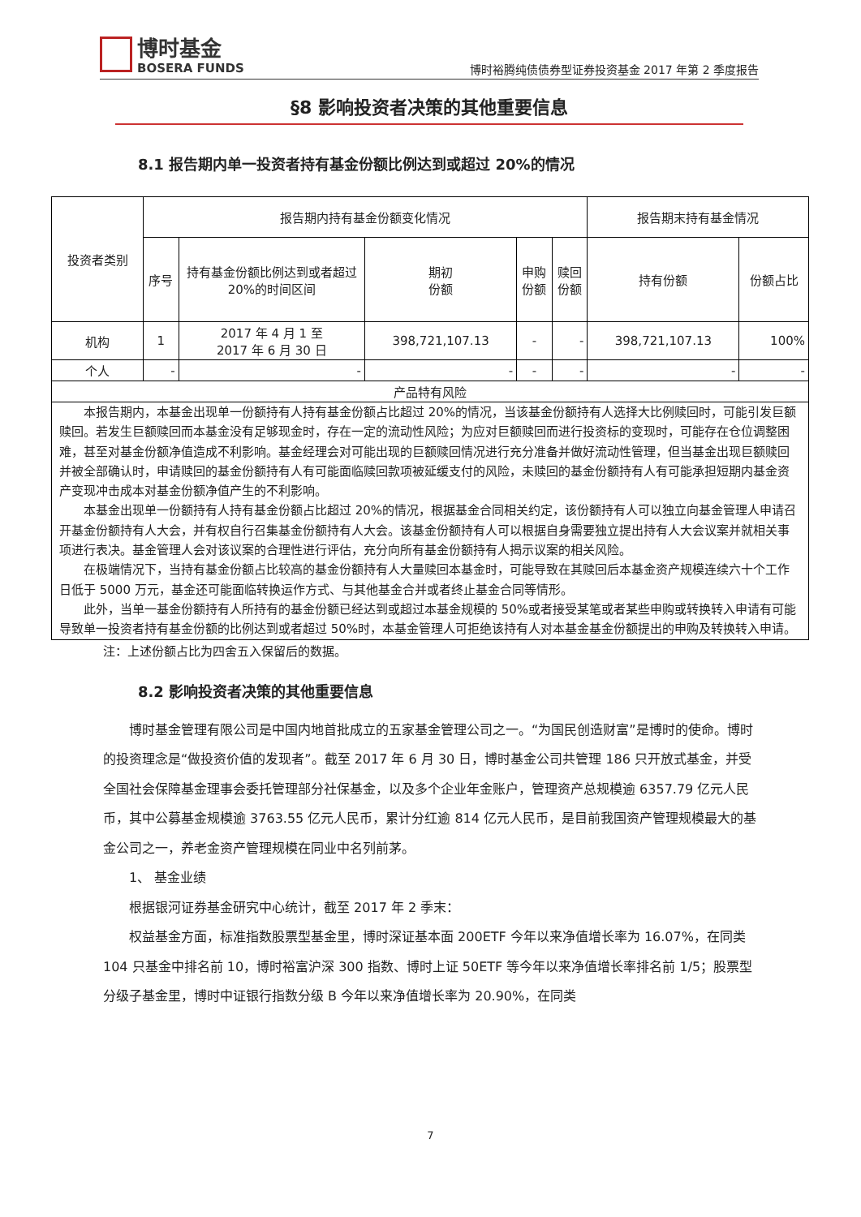博时基金 BOSERA FUNDS
博时裕腾纯债债券型证券投资基金 2017 年第 2 季度报告
§8 影响投资者决策的其他重要信息
8.1 报告期内单一投资者持有基金份额比例达到或超过 20%的情况
| 投资者类别 | 报告期内持有基金份额变化情况 | | | | | 报告期末持有基金情况 | |
| --- | --- | --- | --- | --- | --- | --- | --- |
| | 序号 | 持有基金份额比例达到或者超过20%的时间区间 | 期初 份额 | 申购 份额 | 赎回 份额 | 持有份额 | 份额占比 |
| 机构 | 1 | 2017 年 4 月 1 至 2017 年 6 月 30 日 | 398,721,107.13 | - | - | 398,721,107.13 | 100% |
| 个人 | - | - | - | - | - | - | - |
| 产品特有风险 | | | | | | | |
| 本报告期内，本基金出现单一份额持有人持有基金份额占比超过 20%的情况，当该基金份额持有人选择大比例赎回时，可能引发巨额赎回。若发生巨额赎回而本基金没有足够现金时，存在一定的流动性风险；为应对巨额赎回而进行投资标的变现时，可能存在仓位调整困难，甚至对基金份额净值造成不利影响。基金经理会对可能出现的巨额赎回情况进行充分准备并做好流动性管理，但当基金出现巨额赎回并被全部确认时，申请赎回的基金份额持有人有可能面临赎回款项被延缓支付的风险，未赎回的基金份额持有人有可能承担短期内基金资产变现冲击成本对基金份额净值产生的不利影响。 本基金出现单一份额持有人持有基金份额占比超过 20%的情况，根据基金合同相关约定，该份额持有人可以独立向基金管理人申请召开基金份额持有人大会，并有权自行召集基金份额持有人大会。该基金份额持有人可以根据自身需要独立提出持有人大会议案并就相关事项进行表决。基金管理人会对该议案的合理性进行评估，充分向所有基金份额持有人揭示议案的相关风险。 在极端情况下，当持有基金份额占比较高的基金份额持有人大量赎回本基金时，可能导致在其赎回后本基金资产规模连续六十个工作日低于 5000 万元，基金还可能面临转换运作方式、与其他基金合并或者终止基金合同等情形。 此外，当单一基金份额持有人所持有的基金份额已经达到或超过本基金规模的 50%或者接受某笔或者某些申购或转换转入申请有可能导致单一投资者持有基金份额的比例达到或者超过 50%时，本基金管理人可拒绝该持有人对本基金基金份额提出的申购及转换转入申请。 | | | | | | | |
注：上述份额占比为四舍五入保留后的数据。
8.2 影响投资者决策的其他重要信息
博时基金管理有限公司是中国内地首批成立的五家基金管理公司之一。“为国民创造财富”是博时的使命。博时的投资理念是“做投资价值的发现者”。截至 2017 年 6 月 30 日，博时基金公司共管理 186 只开放式基金，并受全国社会保障基金理事会委托管理部分社保基金，以及多个企业年金账户，管理资产总规模逾 6357.79 亿元人民币，其中公募基金规模逾 3763.55 亿元人民币，累计分红逾 814 亿元人民币，是目前我国资产管理规模最大的基金公司之一，养老金资产管理规模在同业中名列前茅。
1、 基金业绩
根据银河证券基金研究中心统计，截至 2017 年 2 季末：
权益基金方面，标准指数股票型基金里，博时深证基本面 200ETF 今年以来净值增长率为 16.07%，在同类 104 只基金中排名前 10，博时裕富沪深 300 指数、博时上证 50ETF 等今年以来净值增长率排名前 1/5；股票型分级子基金里，博时中证银行指数分级 B 今年以来净值增长率为 20.90%，在同类
7